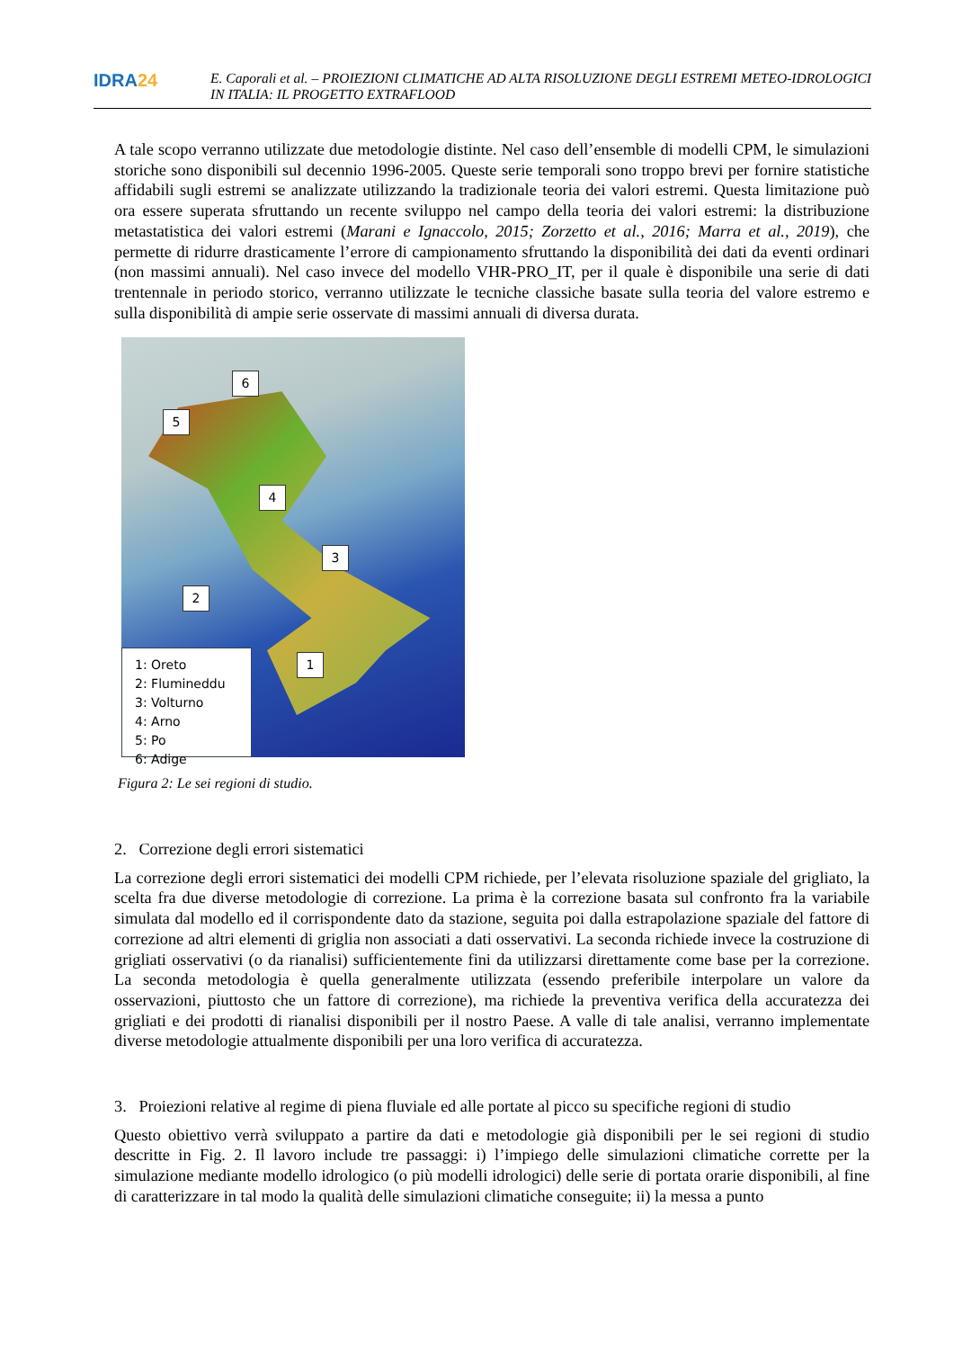IDRA24
E. Caporali et al. – PROIEZIONI CLIMATICHE AD ALTA RISOLUZIONE DEGLI ESTREMI METEO-IDROLOGICI IN ITALIA: IL PROGETTO EXTRAFLOOD
A tale scopo verranno utilizzate due metodologie distinte. Nel caso dell’ensemble di modelli CPM, le simulazioni storiche sono disponibili sul decennio 1996-2005. Queste serie temporali sono troppo brevi per fornire statistiche affidabili sugli estremi se analizzate utilizzando la tradizionale teoria dei valori estremi. Questa limitazione può ora essere superata sfruttando un recente sviluppo nel campo della teoria dei valori estremi: la distribuzione metastatistica dei valori estremi (Marani e Ignaccolo, 2015; Zorzetto et al., 2016; Marra et al., 2019), che permette di ridurre drasticamente l’errore di campionamento sfruttando la disponibilità dei dati da eventi ordinari (non massimi annuali). Nel caso invece del modello VHR-PRO_IT, per il quale è disponibile una serie di dati trentennale in periodo storico, verranno utilizzate le tecniche classiche basate sulla teoria del valore estremo e sulla disponibilità di ampie serie osservate di massimi annuali di diversa durata.
6
5
4
3
2
1
1: Oreto
2: Flumineddu
3: Volturno
4: Arno
5: Po
6: Adige
Figura 2: Le sei regioni di studio.
2. Correzione degli errori sistematici
La correzione degli errori sistematici dei modelli CPM richiede, per l’elevata risoluzione spaziale del grigliato, la scelta fra due diverse metodologie di correzione. La prima è la correzione basata sul confronto fra la variabile simulata dal modello ed il corrispondente dato da stazione, seguita poi dalla estrapolazione spaziale del fattore di correzione ad altri elementi di griglia non associati a dati osservativi. La seconda richiede invece la costruzione di grigliati osservativi (o da rianalisi) sufficientemente fini da utilizzarsi direttamente come base per la correzione. La seconda metodologia è quella generalmente utilizzata (essendo preferibile interpolare un valore da osservazioni, piuttosto che un fattore di correzione), ma richiede la preventiva verifica della accuratezza dei grigliati e dei prodotti di rianalisi disponibili per il nostro Paese. A valle di tale analisi, verranno implementate diverse metodologie attualmente disponibili per una loro verifica di accuratezza.
3. Proiezioni relative al regime di piena fluviale ed alle portate al picco su specifiche regioni di studio
Questo obiettivo verrà sviluppato a partire da dati e metodologie già disponibili per le sei regioni di studio descritte in Fig. 2. Il lavoro include tre passaggi: i) l’impiego delle simulazioni climatiche corrette per la simulazione mediante modello idrologico (o più modelli idrologici) delle serie di portata orarie disponibili, al fine di caratterizzare in tal modo la qualità delle simulazioni climatiche conseguite; ii) la messa a punto